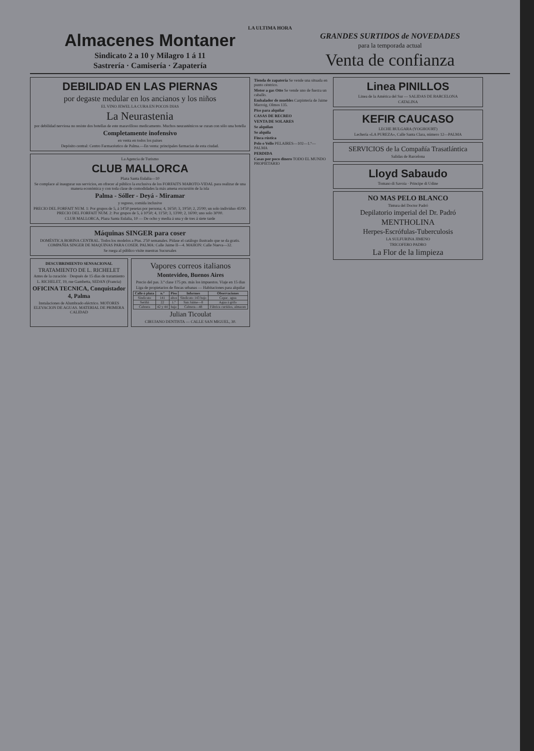LA ULTIMA HORA
Almacenes Montaner
Sindicato 2 a 10 y Milagro 1 á 11
Sastrería · Camisería · Zapatería
GRANDES SURTIDOS de NOVEDADES
para la temporada actual
Venta de confianza
DEBILIDAD EN LAS PIERNAS
por degaste medular en los ancianos y los niños
EL VINO JEWEL LA CURA EN POCOS DIAS
La Neurastenia
por debilidad nerviosa no resiste dos botellas de este maravilloso medicamento. Muchos neurasténicos se curan con sólo una botella
Completamente inofensivo
en venta en todos los paises
Depósito central: Centro Farmacéutico de Palma.—En venta: principales farmacias de esta ciudad.
La Agencia de Turismo
CLUB MALLORCA
Plaza Santa Eulalia—10
Se complace al inaugurar sus servicios, en ofrecer al público la exclusiva de los FORFAITS MAROTO-VIDAL para realizar de una manera económica y con toda clase de comodidades la más amena excursión de la isla
Palma - Sóller - Deyá - Miramar
y regreso, comida inclusive
PRECIO DEL FORFAIT NUM. 1: Por grupos de 5, á 14'50 pesetas por persona; 4, 16'50; 3, 19'50; 2, 25'00; un solo individuo 45'00. PRECIO DEL FORFAIT NUM. 2: Por grupos de 5, á 10'50; 4, 11'50; 3, 13'00; 2, 16'00; uno solo 30'00.
CLUB MALLORCA, Plaza Santa Eulalia, 10 — De ocho y media á una y de tres á siete tarde
Máquinas SINGER para coser
DOMÉSTICA BOBINA CENTRAL. Todos los modelos a Ptas. 2'50 semanales. Pídase el catálogo ilustrado que se da gratis. COMPAÑIA SINGER DE MAQUINAS PARA COSER. PALMA: Calle Jaime II—4. MAHON: Calle Nueva—32.
Se ruega al público visite nuestras Sucursales
DESCUBRIMIENTO SENSACIONAL
TRATAMIENTO DE L. RICHELET
Antes de la curación · Después de 15 días de tratamiento
L. RICHELET, 19, rue Gambetta, SEDAN (Francia)
OFICINA TECNICA, Conquistador 4, Palma
Instalaciones de Alumbrado eléctrico. MOTORES ELEVACION DE AGUAS. MATERIAL DE PRIMERA CALIDAD
Vapores correos italianos
Montevideo, Buenos Aires
Precio del pas. 3.ª clase 175 pts. más los impuestos. Viaje en 15 dias
Liga de propietarios de fincas urbanas — Habitaciones para alquilar
| Calle ó plaza | n.º | Piso | Informes | Observaciones |
| --- | --- | --- | --- | --- |
| Sindicato | 141 | altos | Sindicato 143 bajo | Capac. agua |
| Seriñá | 22 | 1.º | San Jaime—8 | Agua á grifo |
| Cabrera | 42 y 44 | bajo | Cabrera—48 | Fábrica curtidos, almacen |
Julian Ticoulat
CIRUJANO DENTISTA — CALLE SAN MIGUEL, 30.
Tienda de zapatería Se vende una situada en punto céntrico.
Motor a gas Otto Se vende uno de fuerza un caballo.
Embalador de muebles Carpintería de Jaime Marroig, Olmos 135.
Piso para alquilar
CASAS DE RECREO
VENTA DE SOLARES
Se alquilan
Se alquila
Finca rústica
Pelo o Vello PELAIRES—102—1.º—PALMA
PERDIDA
Casas por poco dinero TODO EL MUNDO PROPIETARIO
Linea PINILLOS
Linea de la América del Sur — SALIDAS DE BARCELONA
CATALINA
KEFIR CAUCASO
LECHE BULGARA (YOGHOURT)
Lechería «LA PUREZA», Calle Santa Clara, número 12—PALMA
SERVICIOS de la Compañía Trasatlántica
Salidas de Barcelona
Lloyd Sabaudo
Tomaso di Savoia · Principe di Udine
NO MAS PELO BLANCO
Tintura del Doctor Padró
Depilatorio imperial del Dr. Padró
MENTHOLINA
Herpes-Escrófulas-Tuberculosis
LA SULFURINA JIMENO
TRICOFERO PADRO
La Flor de la limpieza